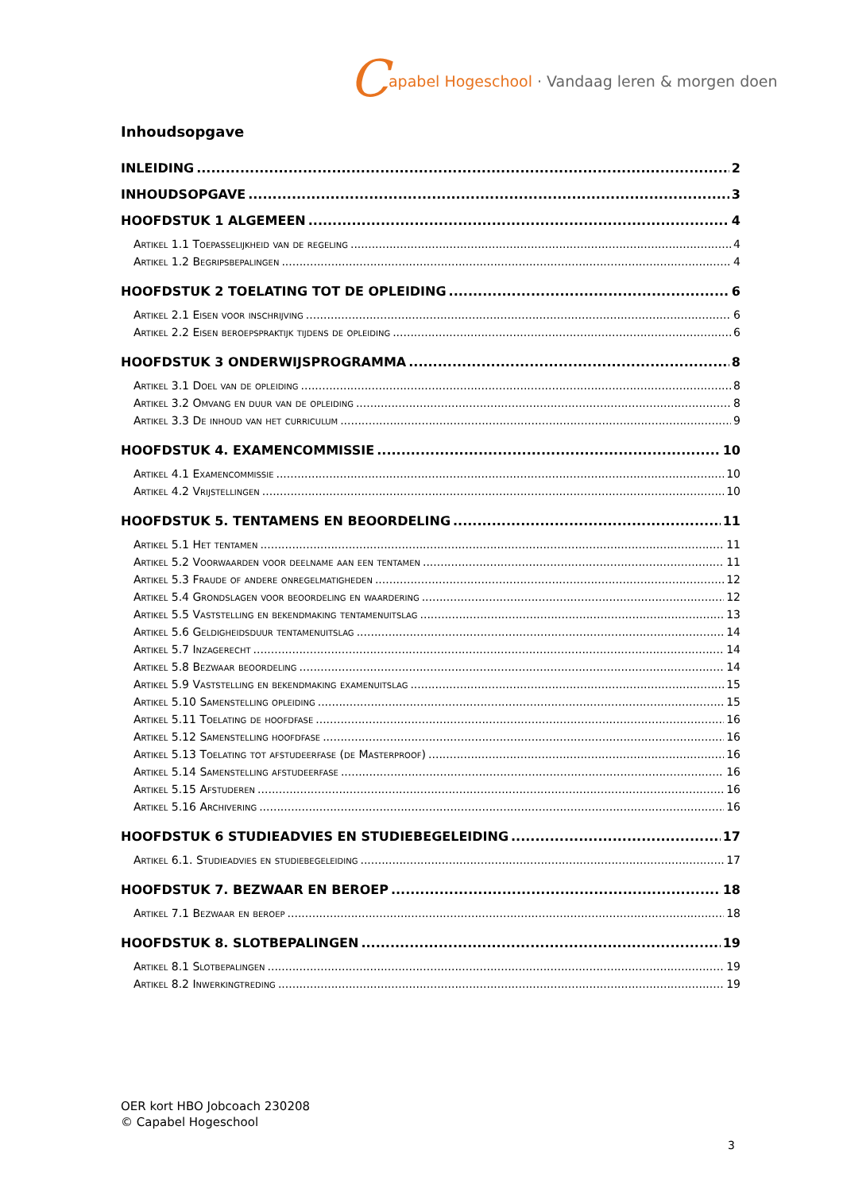Capabel Hogeschool · Vandaag leren & morgen doen
Inhoudsopgave
INLEIDING 2
INHOUDSOPGAVE 3
HOOFDSTUK 1 ALGEMEEN 4
Artikel 1.1 Toepasselijkheid van de regeling 4
Artikel 1.2 Begripsbepalingen 4
HOOFDSTUK 2 TOELATING TOT DE OPLEIDING 6
Artikel 2.1 Eisen voor inschrijving 6
Artikel 2.2 Eisen beroepspraktijk tijdens de opleiding 6
HOOFDSTUK 3 ONDERWIJSPROGRAMMA 8
Artikel 3.1 Doel van de opleiding 8
Artikel 3.2 Omvang en duur van de opleiding 8
Artikel 3.3 De inhoud van het curriculum 9
HOOFDSTUK 4. EXAMENCOMMISSIE 10
Artikel 4.1 Examencommissie 10
Artikel 4.2 Vrijstellingen 10
HOOFDSTUK 5. TENTAMENS EN BEOORDELING 11
Artikel 5.1 Het tentamen 11
Artikel 5.2 Voorwaarden voor deelname aan een tentamen 11
Artikel 5.3 Fraude of andere onregelmatigheden 12
Artikel 5.4 Grondslagen voor beoordeling en waardering 12
Artikel 5.5 Vaststelling en bekendmaking tentamenuitslag 13
Artikel 5.6 Geldigheidsduur tentamenuitslag 14
Artikel 5.7 Inzagerecht 14
Artikel 5.8 Bezwaar beoordeling 14
Artikel 5.9 Vaststelling en bekendmaking examenuitslag 15
Artikel 5.10 Samenstelling opleiding 15
Artikel 5.11 Toelating de hoofdfase 16
Artikel 5.12 Samenstelling hoofdfase 16
Artikel 5.13 Toelating tot afstudeerfase (de Masterproof) 16
Artikel 5.14 Samenstelling afstudeerfase 16
Artikel 5.15 Afstuderen 16
Artikel 5.16 Archivering 16
HOOFDSTUK 6 STUDIEADVIES EN STUDIEBEGELEIDING 17
Artikel 6.1. Studieadvies en studiebegeleiding 17
HOOFDSTUK 7. BEZWAAR EN BEROEP 18
Artikel 7.1 Bezwaar en beroep 18
HOOFDSTUK 8. SLOTBEPALINGEN 19
Artikel 8.1 Slotbepalingen 19
Artikel 8.2 Inwerkingtreding 19
OER kort HBO Jobcoach 230208
© Capabel Hogeschool
3